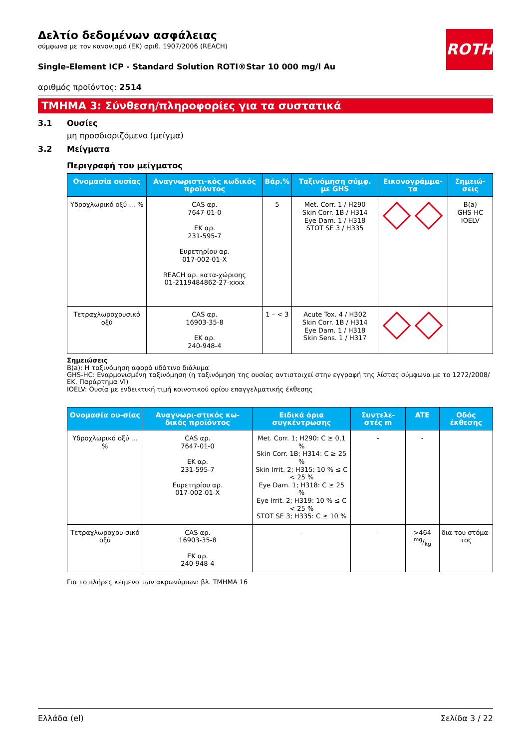ROTH
Δελτίο δεδομένων ασφάλειας
σύμφωνα με τον κανονισμό (ΕΚ) αριθ. 1907/2006 (REACH)
Single-Element ICP - Standard Solution ROTI®Star 10 000 mg/l Au
αριθμός προϊόντος: 2514
ΤΜΗΜΑ 3: Σύνθεση/πληροφορίες για τα συστατικά
3.1 Ουσίες
μη προσδιοριζόμενο (μείγμα)
3.2 Μείγματα
Περιγραφή του μείγματος
| Ονομασία ουσίας | Αναγνωριστι-κός κωδικός προϊόντος | Βάρ.% | Ταξινόμηση σύμφ. με GHS | Εικονογράμμα-τα | Σημειώ-σεις |
| --- | --- | --- | --- | --- | --- |
| Υδροχλωρικό οξύ ... % | CAS αρ. 7647-01-0 ΕΚ αρ. 231-595-7 Ευρετηρίου αρ. 017-002-01-X REACH αρ. κατα-χώρισης 01-2119484862-27-xxxx | 5 | Met. Corr. 1 / H290 Skin Corr. 1B / H314 Eye Dam. 1 / H318 STOT SE 3 / H335 | corrosive ! | B(a) GHS-HC IOELV |
| Τετραχλωροχρυσικό οξύ | CAS αρ. 16903-35-8 ΕΚ αρ. 240-948-4 | 1 – < 3 | Acute Tox. 4 / H302 Skin Corr. 1B / H314 Eye Dam. 1 / H318 Skin Sens. 1 / H317 | corrosive ! | |
Σημειώσεις
B(a): Η ταξινόμηση αφορά υδάτινο διάλυμα
GHS-HC: Εναρμονισμένη ταξινόμηση (η ταξινόμηση της ουσίας αντιστοιχεί στην εγγραφή της λίστας σύμφωνα με το 1272/2008/ΕΚ, Παράρτημα VI)
IOELV: Ουσία με ενδεικτική τιμή κοινοτικού ορίου επαγγελματικής έκθεσης
| Ονομασία ου-σίας | Αναγνωρι-στικός κω-δικός προϊόντος | Ειδικά όρια συγκέντρωσης | Συντελε-στές m | ATE | Οδός έκθεσης |
| --- | --- | --- | --- | --- | --- |
| Υδροχλωρικό οξύ ... % | CAS αρ. 7647-01-0 ΕΚ αρ. 231-595-7 Ευρετηρίου αρ. 017-002-01-X | Met. Corr. 1; H290: C ≥ 0,1 % Skin Corr. 1B; H314: C ≥ 25 % Skin Irrit. 2; H315: 10 % ≤ C < 25 % Eye Dam. 1; H318: C ≥ 25 % Eye Irrit. 2; H319: 10 % ≤ C < 25 % STOT SE 3; H335: C ≥ 10 % | - | - | |
| Τετραχλωροχρυ-σικό οξύ | CAS αρ. 16903-35-8 ΕΚ αρ. 240-948-4 | - | - | >464 mg/kg | δια του στόμα-τος |
Για το πλήρες κείμενο των ακρωνύμιων: βλ. ΤΜΗΜΑ 16
Ελλάδα (el) Σελίδα 3 / 22